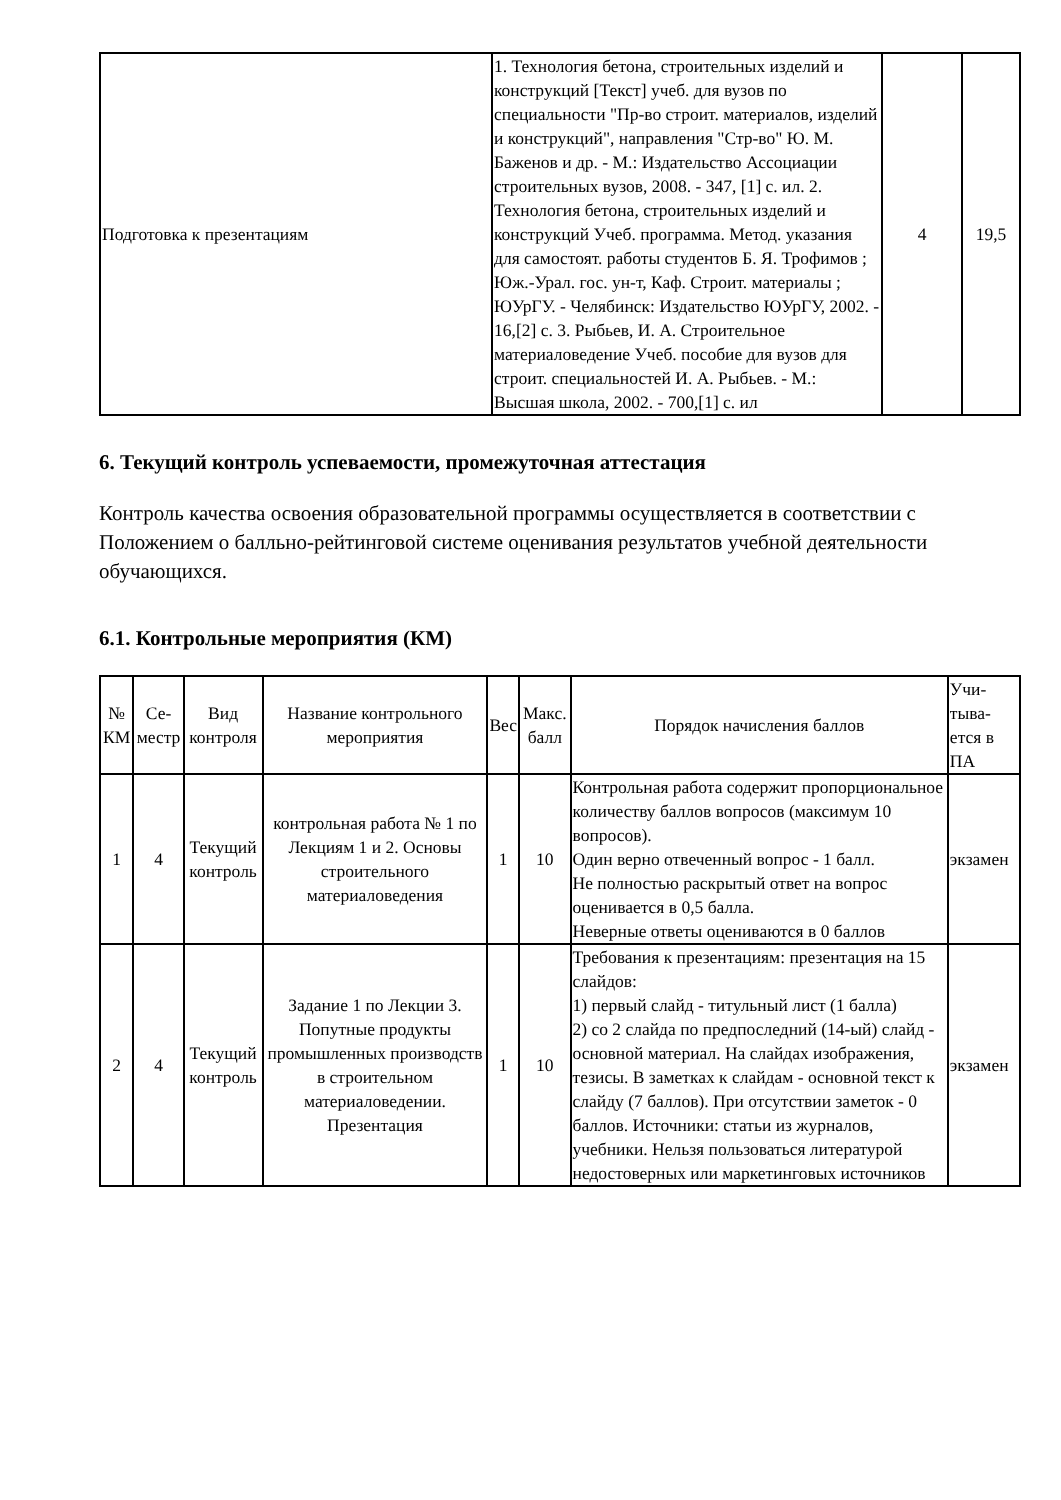| Подготовка к презентациям | 1. Технология бетона, строительных изделий и конструкций [Текст] учеб. для вузов по специальности "Пр-во строит. материалов, изделий и конструкций", направления "Стр-во" Ю. М. Баженов и др. - М.: Издательство Ассоциации строительных вузов, 2008. - 347, [1] с. ил. 2. Технология бетона, строительных изделий и конструкций Учеб. программа. Метод. указания для самостоят. работы студентов Б. Я. Трофимов ; Юж.-Урал. гос. ун-т, Каф. Строит. материалы ; ЮУрГУ. - Челябинск: Издательство ЮУрГУ, 2002. - 16,[2] с. 3. Рыбьев, И. А. Строительное материаловедение Учеб. пособие для вузов для строит. специальностей И. А. Рыбьев. - М.: Высшая школа, 2002. - 700,[1] с. ил | 4 | 19,5 |
6. Текущий контроль успеваемости, промежуточная аттестация
Контроль качества освоения образовательной программы осуществляется в соответствии с Положением о балльно-рейтинговой системе оценивания результатов учебной деятельности обучающихся.
6.1. Контрольные мероприятия (КМ)
| № КМ | Се-местр | Вид контроля | Название контрольного мероприятия | Вес | Макс. балл | Порядок начисления баллов | Учи-тыва-ется в ПА |
| --- | --- | --- | --- | --- | --- | --- | --- |
| 1 | 4 | Текущий контроль | контрольная работа № 1 по Лекциям 1 и 2. Основы строительного материаловедения | 1 | 10 | Контрольная работа содержит пропорциональное количеству баллов вопросов (максимум 10 вопросов). Один верно отвеченный вопрос - 1 балл. Не полностью раскрытый ответ на вопрос оценивается в 0,5 балла. Неверные ответы оцениваются в 0 баллов | экзамен |
| 2 | 4 | Текущий контроль | Задание 1 по Лекции 3. Попутные продукты промышленных производств в строительном материаловедении. Презентация | 1 | 10 | Требования к презентациям: презентация на 15 слайдов: 1) первый слайд - титульный лист (1 балла) 2) со 2 слайда по предпоследний (14-ый) слайд - основной материал. На слайдах изображения, тезисы. В заметках к слайдам - основной текст к слайду (7 баллов). При отсутствии заметок - 0 баллов. Источники: статьи из журналов, учебники. Нельзя пользоваться литературой недостоверных или маркетинговых источников | экзамен |